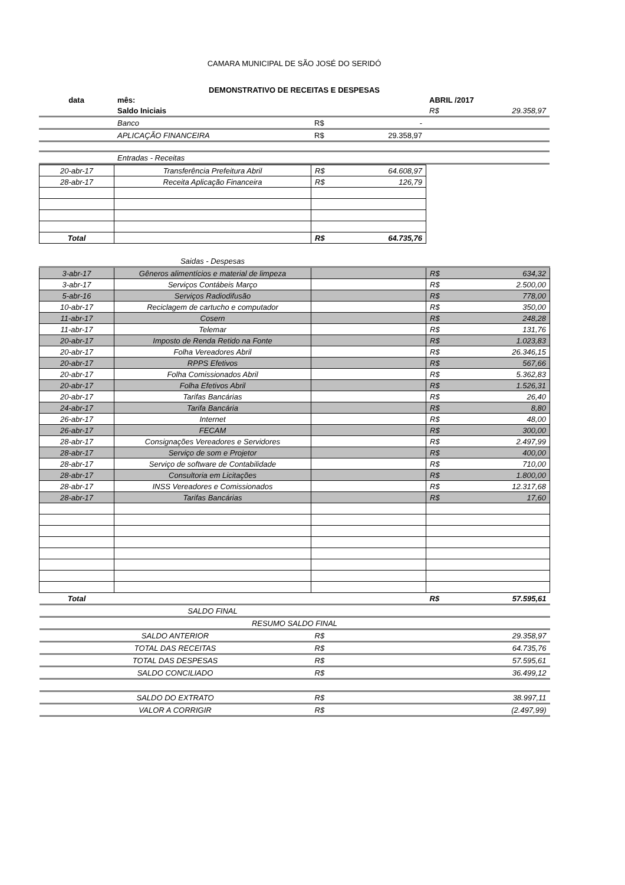CAMARA MUNICIPAL DE SÃO JOSÉ DO SERIDÓ
DEMONSTRATIVO DE RECEITAS E DESPESAS
| data | mês: | | ABRIL /2017 |
| --- | --- | --- | --- |
| | Saldo Iniciais | | R$ 29.358,97 |
| | Banco | R$ - | |
| | APLICAÇÃO FINANCEIRA | R$ 29.358,97 | |
| | Entradas - Receitas | | |
| 20-abr-17 | Transferência Prefeitura Abril | R$ 64.608,97 |
| 28-abr-17 | Receita Aplicação Financeira | R$ 126,79 |
| Total | | R$ 64.735,76 |
| | Saidas - Despesas | | |
| 3-abr-17 | Gêneros alimentícios e material de limpeza | | R$ 634,32 |
| 3-abr-17 | Serviços Contábeis Março | | R$ 2.500,00 |
| 5-abr-16 | Serviços Radiodifusão | | R$ 778,00 |
| 10-abr-17 | Reciclagem de cartucho e computador | | R$ 350,00 |
| 11-abr-17 | Cosern | | R$ 248,28 |
| 11-abr-17 | Telemar | | R$ 131,76 |
| 20-abr-17 | Imposto de Renda Retido na Fonte | | R$ 1.023,83 |
| 20-abr-17 | Folha Vereadores Abril | | R$ 26.346,15 |
| 20-abr-17 | RPPS Efetivos | | R$ 567,66 |
| 20-abr-17 | Folha Comissionados Abril | | R$ 5.362,83 |
| 20-abr-17 | Folha Efetivos Abril | | R$ 1.526,31 |
| 20-abr-17 | Tarifas Bancárias | | R$ 26,40 |
| 24-abr-17 | Tarifa Bancária | | R$ 8,80 |
| 26-abr-17 | Internet | | R$ 48,00 |
| 26-abr-17 | FECAM | | R$ 300,00 |
| 28-abr-17 | Consignações Vereadores e Servidores | | R$ 2.497,99 |
| 28-abr-17 | Serviço de som e Projetor | | R$ 400,00 |
| 28-abr-17 | Serviço de software de Contabilidade | | R$ 710,00 |
| 28-abr-17 | Consultoria em Licitações | | R$ 1.800,00 |
| 28-abr-17 | INSS Vereadores e Comissionados | | R$ 12.317,68 |
| 28-abr-17 | Tarifas Bancárias | | R$ 17,60 |
| Total | | | R$ 57.595,61 |
| | SALDO FINAL | | |
| RESUMO SALDO FINAL | | | |
| SALDO ANTERIOR | | R$ 29.358,97 | |
| TOTAL DAS RECEITAS | | R$ 64.735,76 | |
| TOTAL DAS DESPESAS | | R$ 57.595,61 | |
| SALDO CONCILIADO | | R$ 36.499,12 | |
| SALDO DO EXTRATO | | R$ 38.997,11 | |
| VALOR A CORRIGIR | | R$ (2.497,99) | |